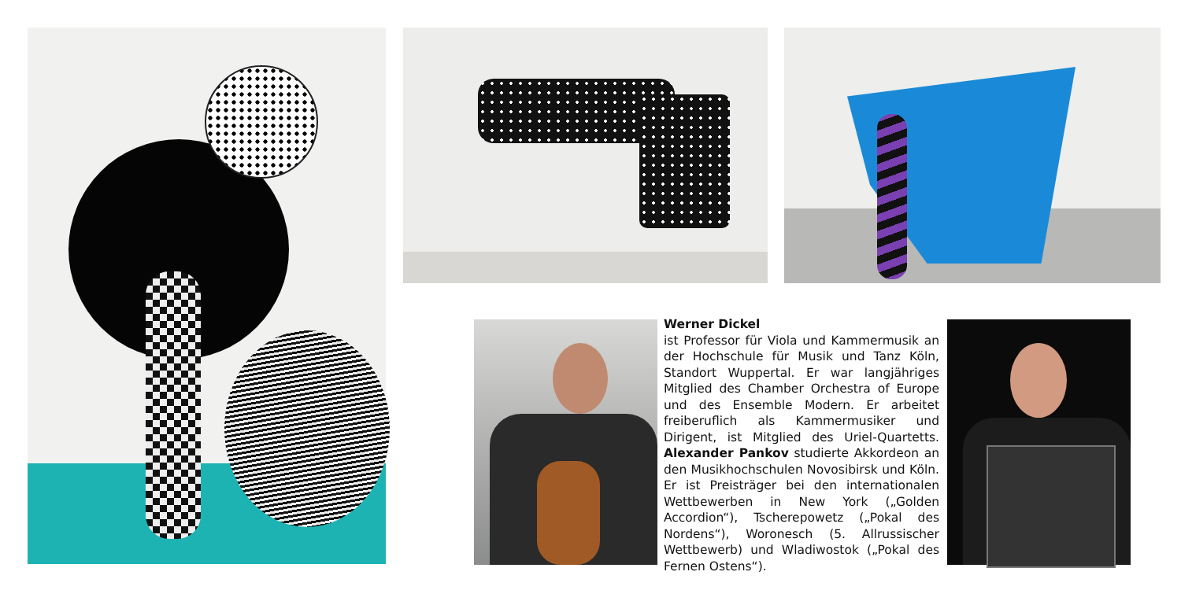Werner Dickel
ist Professor für Viola und Kammermusik an der Hochschule für Musik und Tanz Köln, Standort Wuppertal. Er war langjähriges Mitglied des Chamber Orchestra of Europe und des Ensemble Modern. Er arbeitet freiberuflich als Kammermusiker und Dirigent, ist Mitglied des Uriel-Quartetts. Alexander Pankov studierte Akkordeon an den Musikhochschulen Novosibirsk und Köln. Er ist Preisträger bei den internationalen Wettbewerben in New York („Golden Accordion“), Tscherepowetz („Pokal des Nordens“), Woronesch (5. Allrussischer Wettbewerb) und Wladiwostok („Pokal des Fernen Ostens“).